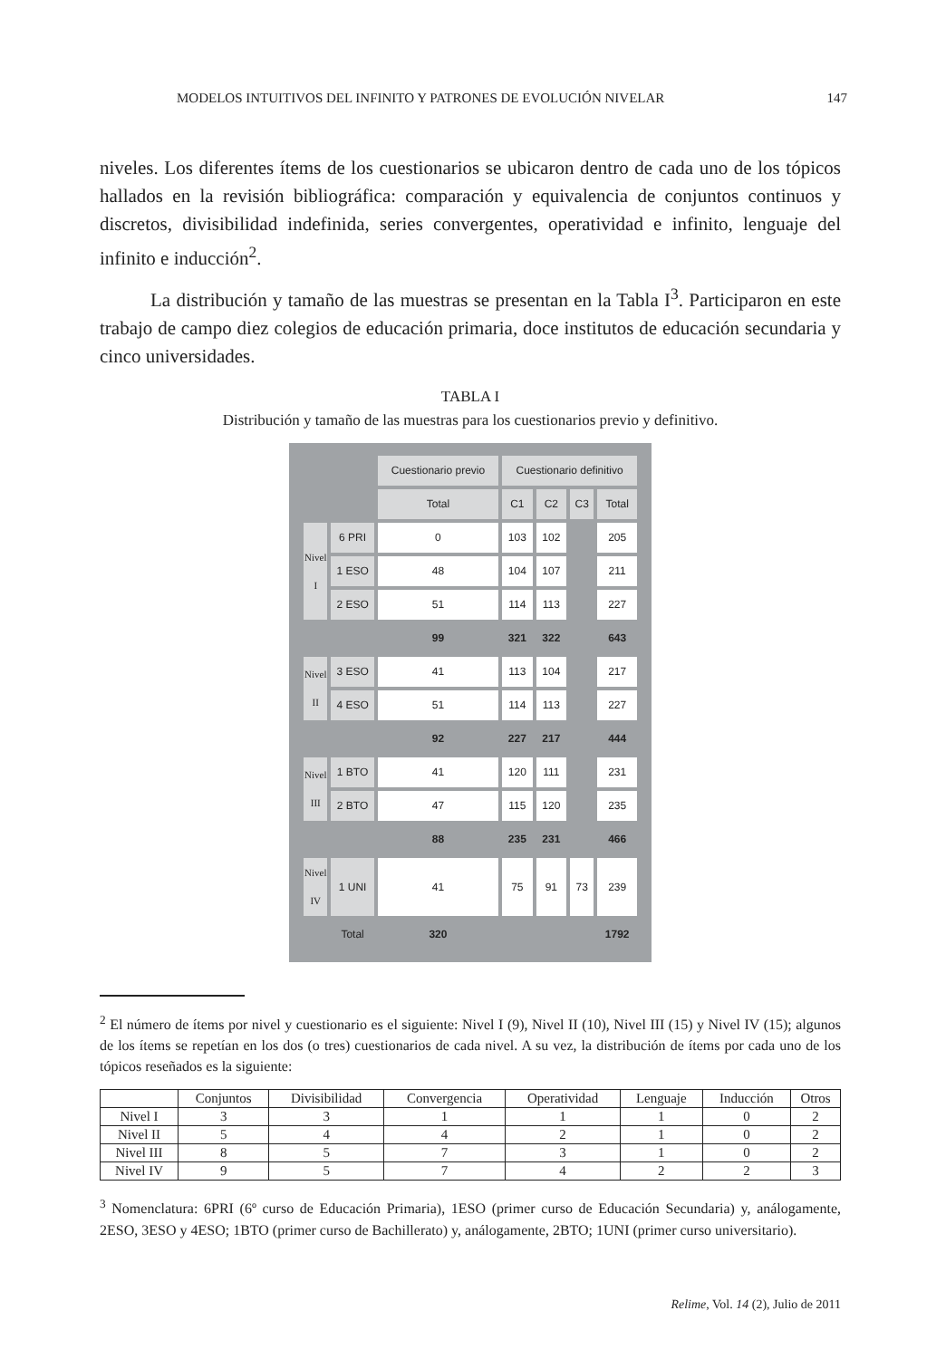MODELOS INTUITIVOS DEL INFINITO Y PATRONES DE EVOLUCIÓN NIVELAR 147
niveles. Los diferentes ítems de los cuestionarios se ubicaron dentro de cada uno de los tópicos hallados en la revisión bibliográfica: comparación y equivalencia de conjuntos continuos y discretos, divisibilidad indefinida, series convergentes, operatividad e infinito, lenguaje del infinito e inducción<sup>2</sup>.
La distribución y tamaño de las muestras se presentan en la Tabla I<sup>3</sup>. Participaron en este trabajo de campo diez colegios de educación primaria, doce institutos de educación secundaria y cinco universidades.
TABLA I
Distribución y tamaño de las muestras para los cuestionarios previo y definitivo.
| | | Cuestionario previo | Cuestionario definitivo | | | |
| | | Total | C1 | C2 | C3 | Total |
| Nivel I | 6 PRI | 0 | 103 | 102 | | 205 |
| | 1 ESO | 48 | 104 | 107 | | 211 |
| | 2 ESO | 51 | 114 | 113 | | 227 |
| | | 99 | 321 | 322 | | 643 |
| Nivel II | 3 ESO | 41 | 113 | 104 | | 217 |
| | 4 ESO | 51 | 114 | 113 | | 227 |
| | | 92 | 227 | 217 | | 444 |
| Nivel III | 1 BTO | 41 | 120 | 111 | | 231 |
| | 2 BTO | 47 | 115 | 120 | | 235 |
| | | 88 | 235 | 231 | | 466 |
| Nivel IV | 1 UNI | 41 | 75 | 91 | 73 | 239 |
| | Total | 320 | | | | 1792 |
<sup>2</sup> El número de ítems por nivel y cuestionario es el siguiente: Nivel I (9), Nivel II (10), Nivel III (15) y Nivel IV (15); algunos de los ítems se repetían en los dos (o tres) cuestionarios de cada nivel. A su vez, la distribución de ítems por cada uno de los tópicos reseñados es la siguiente:
| | Conjuntos | Divisibilidad | Convergencia | Operatividad | Lenguaje | Inducción | Otros |
| --- | --- | --- | --- | --- | --- | --- | --- |
| Nivel I | 3 | 3 | 1 | 1 | 1 | 0 | 2 |
| Nivel II | 5 | 4 | 4 | 2 | 1 | 0 | 2 |
| Nivel III | 8 | 5 | 7 | 3 | 1 | 0 | 2 |
| Nivel IV | 9 | 5 | 7 | 4 | 2 | 2 | 3 |
<sup>3</sup> Nomenclatura: 6PRI (6º curso de Educación Primaria), 1ESO (primer curso de Educación Secundaria) y, análogamente, 2ESO, 3ESO y 4ESO; 1BTO (primer curso de Bachillerato) y, análogamente, 2BTO; 1UNI (primer curso universitario).
Relime, Vol. 14 (2), Julio de 2011